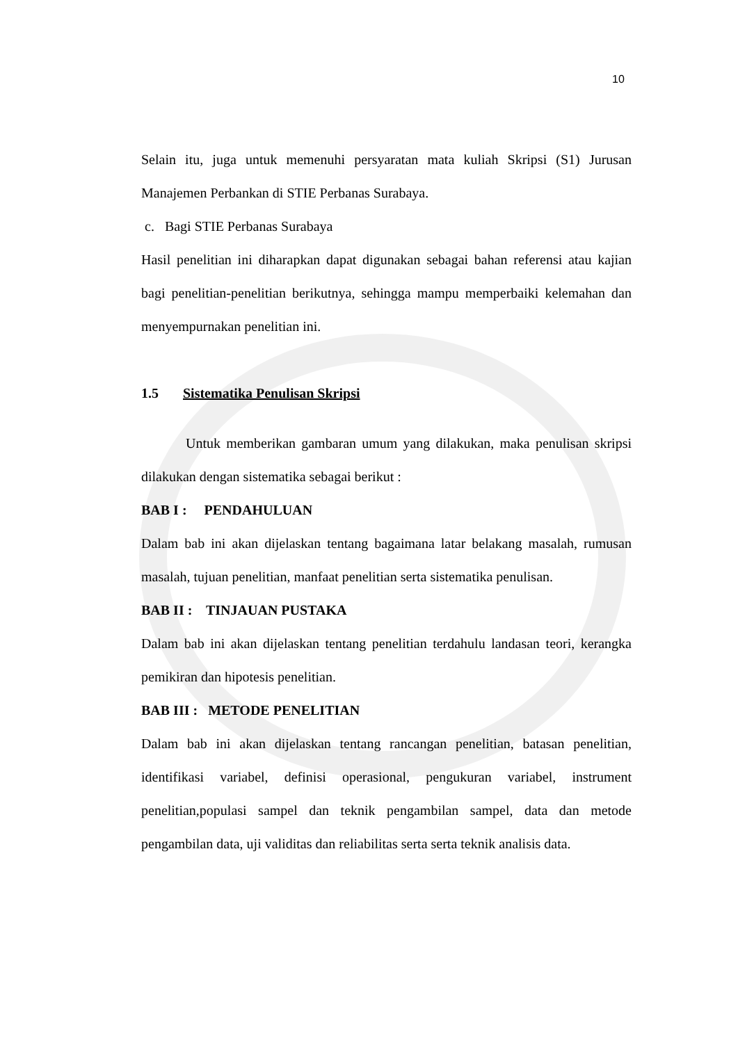10
Selain itu, juga untuk memenuhi persyaratan mata kuliah Skripsi (S1) Jurusan Manajemen Perbankan di STIE Perbanas Surabaya.
c. Bagi STIE Perbanas Surabaya
Hasil penelitian ini diharapkan dapat digunakan sebagai bahan referensi atau kajian bagi penelitian-penelitian berikutnya, sehingga mampu memperbaiki kelemahan dan menyempurnakan penelitian ini.
1.5 Sistematika Penulisan Skripsi
Untuk memberikan gambaran umum yang dilakukan, maka penulisan skripsi dilakukan dengan sistematika sebagai berikut :
BAB I : PENDAHULUAN
Dalam bab ini akan dijelaskan tentang bagaimana latar belakang masalah, rumusan masalah, tujuan penelitian, manfaat penelitian serta sistematika penulisan.
BAB II : TINJAUAN PUSTAKA
Dalam bab ini akan dijelaskan tentang penelitian terdahulu landasan teori, kerangka pemikiran dan hipotesis penelitian.
BAB III : METODE PENELITIAN
Dalam bab ini akan dijelaskan tentang rancangan penelitian, batasan penelitian, identifikasi variabel, definisi operasional, pengukuran variabel, instrument penelitian,populasi sampel dan teknik pengambilan sampel, data dan metode pengambilan data, uji validitas dan reliabilitas serta serta teknik analisis data.